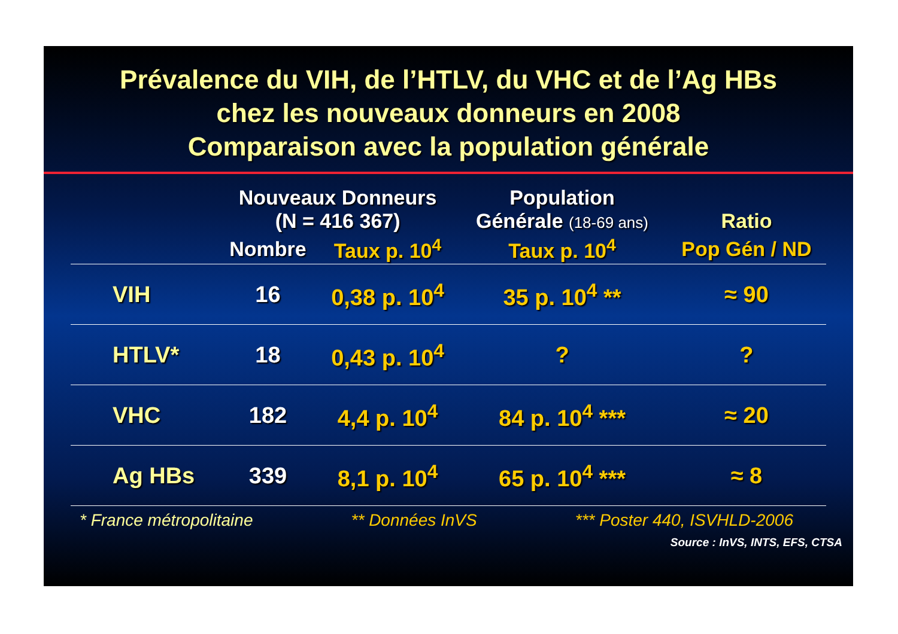Prévalence du VIH, de l’HTLV, du VHC et de l’Ag HBs
chez les nouveaux donneurs en 2008
Comparaison avec la population générale
| | Nouveaux Donneurs (N = 416 367) | | Population Générale (18-69 ans) | Ratio |
| --- | --- | --- | --- | --- |
| | Nombre | Taux p. 10<sup>4</sup> | Taux p. 10<sup>4</sup> | Pop Gén / ND |
| VIH | 16 | 0,38 p. 10<sup>4</sup> | 35 p. 10<sup>4</sup> ** | ≈ 90 |
| HTLV* | 18 | 0,43 p. 10<sup>4</sup> | ? | ? |
| VHC | 182 | 4,4 p. 10<sup>4</sup> | 84 p. 10<sup>4</sup> *** | ≈ 20 |
| Ag HBs | 339 | 8,1 p. 10<sup>4</sup> | 65 p. 10<sup>4</sup> *** | ≈ 8 |
* France métropolitaine ** Données InVS *** Poster 440, ISVHLD-2006
Source : InVS, INTS, EFS, CTSA